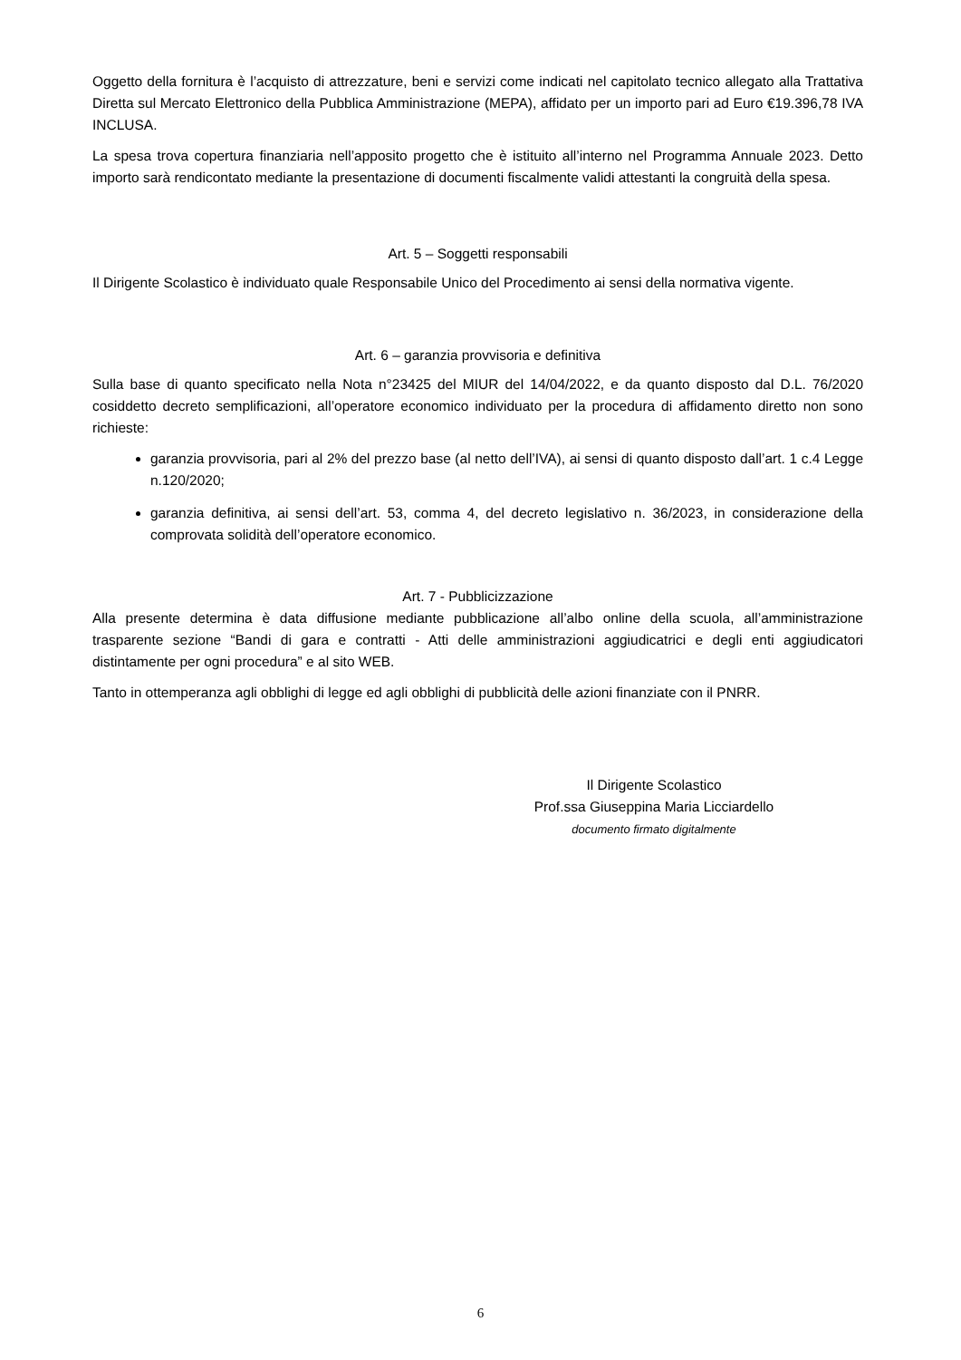Oggetto della fornitura è l’acquisto di attrezzature, beni e servizi come indicati nel capitolato tecnico allegato alla Trattativa Diretta sul Mercato Elettronico della Pubblica Amministrazione (MEPA), affidato per un importo pari ad Euro €19.396,78 IVA INCLUSA.
La spesa trova copertura finanziaria nell’apposito progetto che è istituito all’interno nel Programma Annuale 2023. Detto importo sarà rendicontato mediante la presentazione di documenti fiscalmente validi attestanti la congruità della spesa.
Art. 5 – Soggetti responsabili
Il Dirigente Scolastico è individuato quale Responsabile Unico del Procedimento ai sensi della normativa vigente.
Art. 6 – garanzia provvisoria e definitiva
Sulla base di quanto specificato nella Nota n°23425 del MIUR del 14/04/2022, e da quanto disposto dal D.L. 76/2020 cosiddetto decreto semplificazioni, all’operatore economico individuato per la procedura di affidamento diretto non sono richieste:
garanzia provvisoria, pari al 2% del prezzo base (al netto dell’IVA), ai sensi di quanto disposto dall’art. 1 c.4 Legge n.120/2020;
garanzia definitiva, ai sensi dell’art. 53, comma 4, del decreto legislativo n. 36/2023, in considerazione della comprovata solidità dell’operatore economico.
Art. 7 - Pubblicizzazione
Alla presente determina è data diffusione mediante pubblicazione all’albo online della scuola, all’amministrazione trasparente sezione “Bandi di gara e contratti - Atti delle amministrazioni aggiudicatrici e degli enti aggiudicatori distintamente per ogni procedura” e al sito WEB.
Tanto in ottemperanza agli obblighi di legge ed agli obblighi di pubblicità delle azioni finanziate con il PNRR.
Il Dirigente Scolastico
Prof.ssa Giuseppina Maria Licciardello
documento firmato digitalmente
6